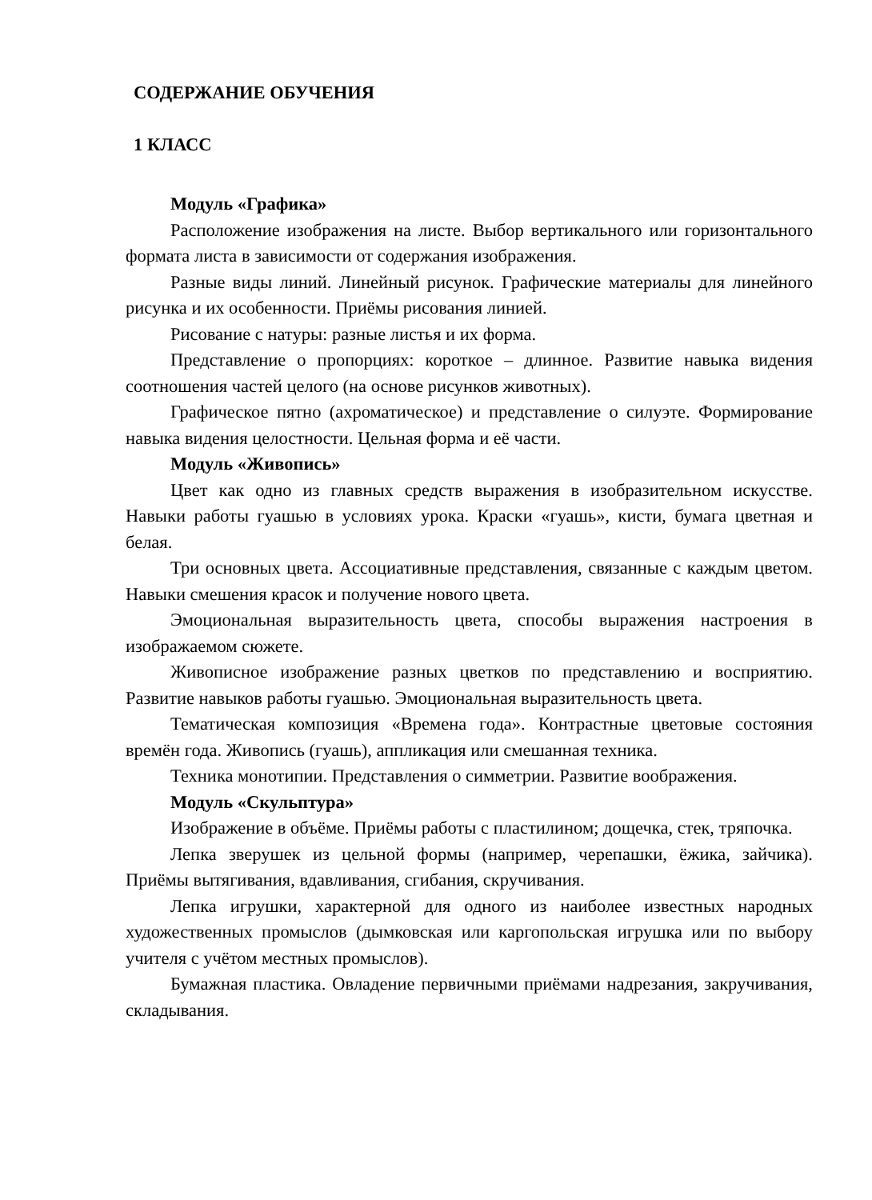СОДЕРЖАНИЕ ОБУЧЕНИЯ
1 КЛАСС
Модуль «Графика»
Расположение изображения на листе. Выбор вертикального или горизонтального формата листа в зависимости от содержания изображения.
Разные виды линий. Линейный рисунок. Графические материалы для линейного рисунка и их особенности. Приёмы рисования линией.
Рисование с натуры: разные листья и их форма.
Представление о пропорциях: короткое – длинное. Развитие навыка видения соотношения частей целого (на основе рисунков животных).
Графическое пятно (ахроматическое) и представление о силуэте. Формирование навыка видения целостности. Цельная форма и её части.
Модуль «Живопись»
Цвет как одно из главных средств выражения в изобразительном искусстве. Навыки работы гуашью в условиях урока. Краски «гуашь», кисти, бумага цветная и белая.
Три основных цвета. Ассоциативные представления, связанные с каждым цветом. Навыки смешения красок и получение нового цвета.
Эмоциональная выразительность цвета, способы выражения настроения в изображаемом сюжете.
Живописное изображение разных цветков по представлению и восприятию. Развитие навыков работы гуашью. Эмоциональная выразительность цвета.
Тематическая композиция «Времена года». Контрастные цветовые состояния времён года. Живопись (гуашь), аппликация или смешанная техника.
Техника монотипии. Представления о симметрии. Развитие воображения.
Модуль «Скульптура»
Изображение в объёме. Приёмы работы с пластилином; дощечка, стек, тряпочка.
Лепка зверушек из цельной формы (например, черепашки, ёжика, зайчика). Приёмы вытягивания, вдавливания, сгибания, скручивания.
Лепка игрушки, характерной для одного из наиболее известных народных художественных промыслов (дымковская или каргопольская игрушка или по выбору учителя с учётом местных промыслов).
Бумажная пластика. Овладение первичными приёмами надрезания, закручивания, складывания.